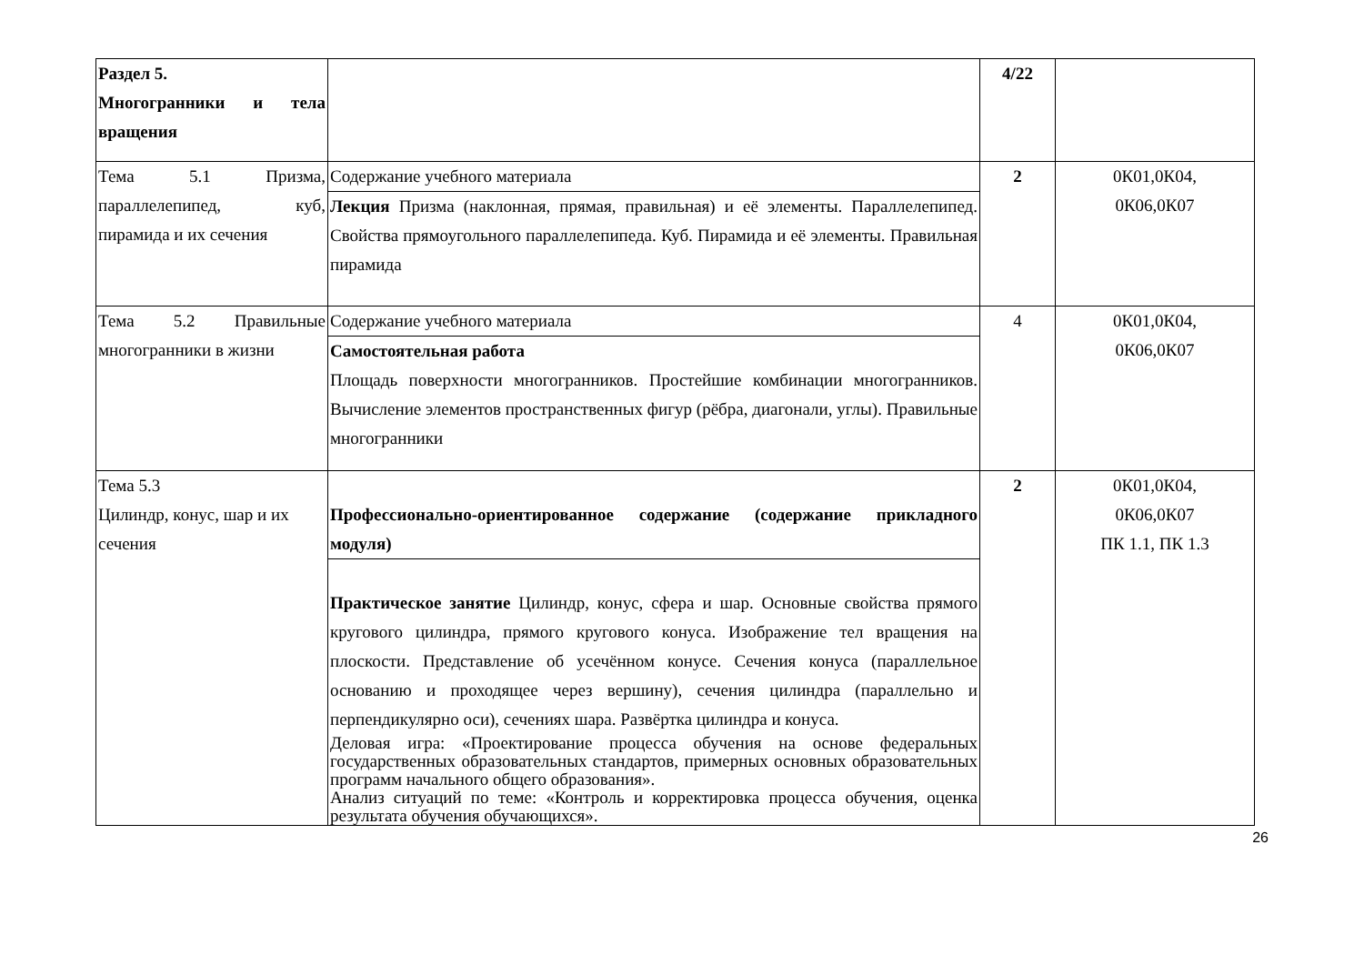| Раздел 5. Многогранники и тела вращения | | 4/22 | |
| Тема 5.1 Призма, параллелепипед, куб, пирамида и их сечения | Содержание учебного материала Лекция Призма (наклонная, прямая, правильная) и её элементы. Параллелепипед. Свойства прямоугольного параллелепипеда. Куб. Пирамида и её элементы. Правильная пирамида | 2 | 0К01,0К04, 0К06,0К07 |
| Тема 5.2 Правильные многогранники в жизни | Содержание учебного материала Самостоятельная работа Площадь поверхности многогранников. Простейшие комбинации многогранников. Вычисление элементов пространственных фигур (рёбра, диагонали, углы). Правильные многогранники | 4 | 0К01,0К04, 0К06,0К07 |
| Тема 5.3 Цилиндр, конус, шар и их сечения | Профессионально-ориентированное содержание (содержание прикладного модуля) Практическое занятие Цилиндр, конус, сфера и шар. Основные свойства прямого кругового цилиндра, прямого кругового конуса. Изображение тел вращения на плоскости. Представление об усечённом конусе. Сечения конуса (параллельное основанию и проходящее через вершину), сечения цилиндра (параллельно и перпендикулярно оси), сечениях шара. Развёртка цилиндра и конуса. Деловая игра: «Проектирование процесса обучения на основе федеральных государственных образовательных стандартов, примерных основных образовательных программ начального общего образования». Анализ ситуаций по теме: «Контроль и корректировка процесса обучения, оценка результата обучения обучающихся». | 2 | 0К01,0К04, 0К06,0К07 ПК 1.1, ПК 1.3 |
26